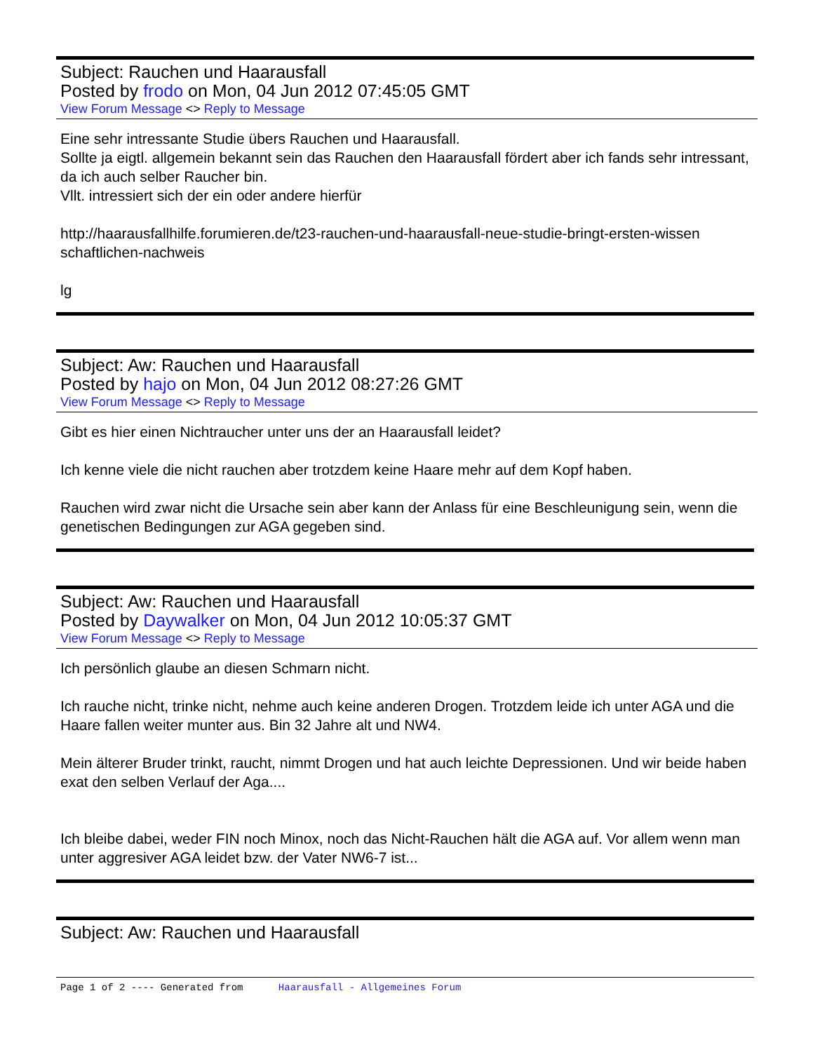Subject: Rauchen und Haarausfall
Posted by frodo on Mon, 04 Jun 2012 07:45:05 GMT
View Forum Message <> Reply to Message
Eine sehr intressante Studie übers Rauchen und Haarausfall.
Sollte ja eigtl. allgemein bekannt sein das Rauchen den Haarausfall fördert aber ich fands sehr intressant,
da ich auch selber Raucher bin.
Vllt. intressiert sich der ein oder andere hierfür
http://haarausfallhilfe.forumieren.de/t23-rauchen-und-haarausfall-neue-studie-bringt-ersten-wissen schaftlichen-nachweis
lg
Subject: Aw: Rauchen und Haarausfall
Posted by hajo on Mon, 04 Jun 2012 08:27:26 GMT
View Forum Message <> Reply to Message
Gibt es hier einen Nichtraucher unter uns der an Haarausfall leidet?
Ich kenne viele die nicht rauchen aber trotzdem keine Haare mehr auf dem Kopf haben.
Rauchen wird zwar nicht die Ursache sein aber kann der Anlass für eine Beschleunigung sein, wenn die genetischen Bedingungen zur AGA gegeben sind.
Subject: Aw: Rauchen und Haarausfall
Posted by Daywalker on Mon, 04 Jun 2012 10:05:37 GMT
View Forum Message <> Reply to Message
Ich persönlich glaube an diesen Schmarn nicht.
Ich rauche nicht, trinke nicht, nehme auch keine anderen Drogen. Trotzdem leide ich unter AGA und die Haare fallen weiter munter aus. Bin 32 Jahre alt und NW4.
Mein älterer Bruder trinkt, raucht, nimmt Drogen und hat auch leichte Depressionen. Und wir beide haben exat den selben Verlauf der Aga....
Ich bleibe dabei, weder FIN noch Minox, noch das Nicht-Rauchen hält die AGA auf. Vor allem wenn man unter aggresiver AGA leidet bzw. der Vater NW6-7 ist...
Subject: Aw: Rauchen und Haarausfall
Page 1 of 2 ---- Generated from Haarausfall - Allgemeines Forum